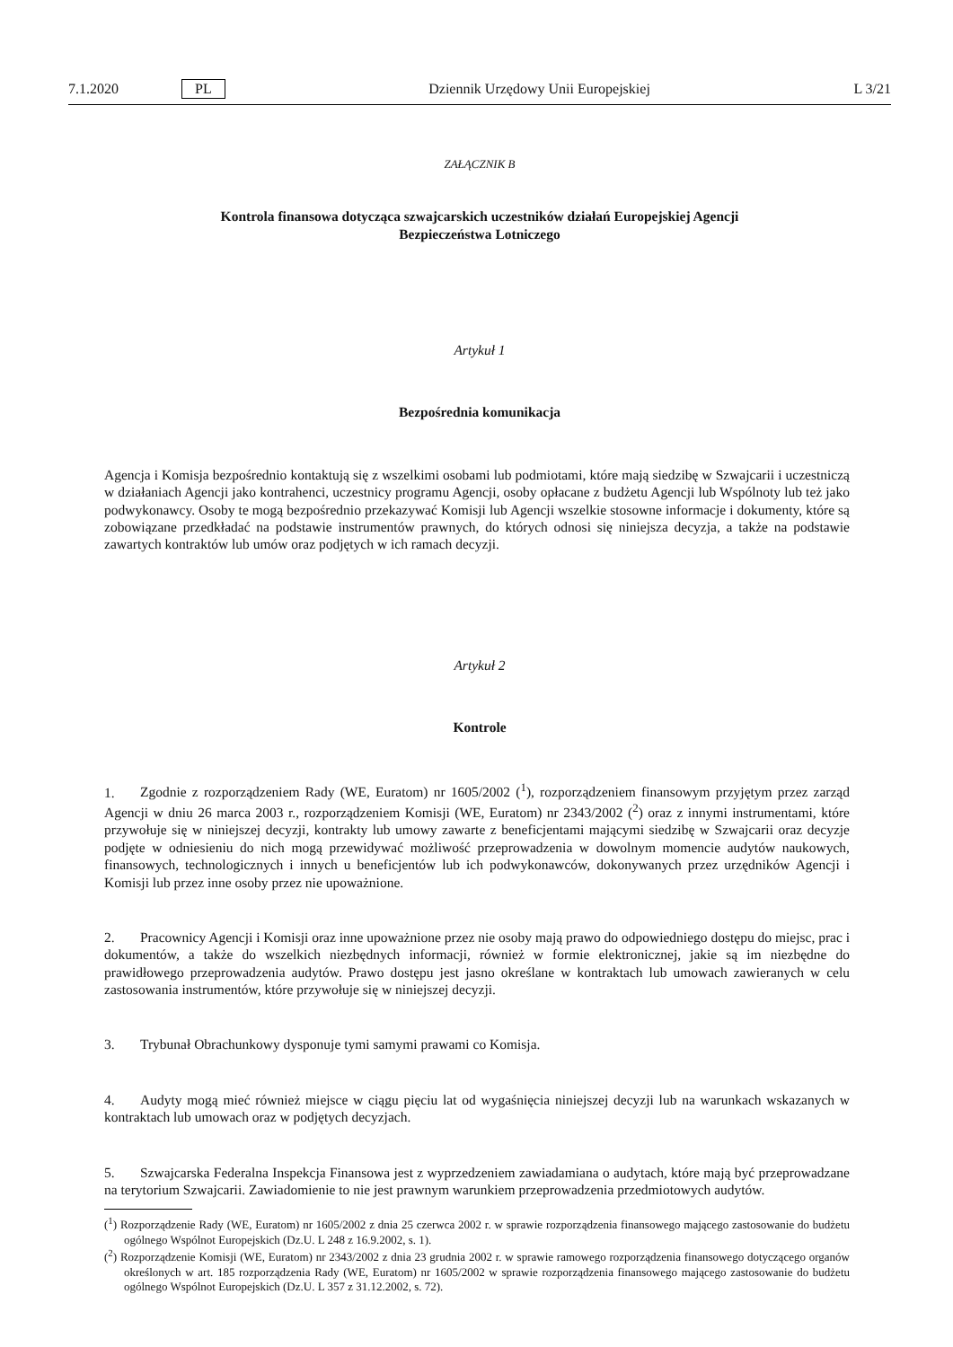7.1.2020 PL Dziennik Urzędowy Unii Europejskiej L 3/21
ZAŁĄCZNIK B
Kontrola finansowa dotycząca szwajcarskich uczestników działań Europejskiej Agencji Bezpieczeństwa Lotniczego
Artykuł 1
Bezpośrednia komunikacja
Agencja i Komisja bezpośrednio kontaktują się z wszelkimi osobami lub podmiotami, które mają siedzibę w Szwajcarii i uczestniczą w działaniach Agencji jako kontrahenci, uczestnicy programu Agencji, osoby opłacane z budżetu Agencji lub Wspólnoty lub też jako podwykonawcy. Osoby te mogą bezpośrednio przekazywać Komisji lub Agencji wszelkie stosowne informacje i dokumenty, które są zobowiązane przedkładać na podstawie instrumentów prawnych, do których odnosi się niniejsza decyzja, a także na podstawie zawartych kontraktów lub umów oraz podjętych w ich ramach decyzji.
Artykuł 2
Kontrole
1. Zgodnie z rozporządzeniem Rady (WE, Euratom) nr 1605/2002 (<sup>1</sup>), rozporządzeniem finansowym przyjętym przez zarząd Agencji w dniu 26 marca 2003 r., rozporządzeniem Komisji (WE, Euratom) nr 2343/2002 (<sup>2</sup>) oraz z innymi instrumentami, które przywołuje się w niniejszej decyzji, kontrakty lub umowy zawarte z beneficjentami mającymi siedzibę w Szwajcarii oraz decyzje podjęte w odniesieniu do nich mogą przewidywać możliwość przeprowadzenia w dowolnym momencie audytów naukowych, finansowych, technologicznych i innych u beneficjentów lub ich podwykonawców, dokonywanych przez urzędników Agencji i Komisji lub przez inne osoby przez nie upoważnione.
2. Pracownicy Agencji i Komisji oraz inne upoważnione przez nie osoby mają prawo do odpowiedniego dostępu do miejsc, prac i dokumentów, a także do wszelkich niezbędnych informacji, również w formie elektronicznej, jakie są im niezbędne do prawidłowego przeprowadzenia audytów. Prawo dostępu jest jasno określane w kontraktach lub umowach zawieranych w celu zastosowania instrumentów, które przywołuje się w niniejszej decyzji.
3. Trybunał Obrachunkowy dysponuje tymi samymi prawami co Komisja.
4. Audyty mogą mieć również miejsce w ciągu pięciu lat od wygaśnięcia niniejszej decyzji lub na warunkach wskazanych w kontraktach lub umowach oraz w podjętych decyzjach.
5. Szwajcarska Federalna Inspekcja Finansowa jest z wyprzedzeniem zawiadamiana o audytach, które mają być przeprowadzane na terytorium Szwajcarii. Zawiadomienie to nie jest prawnym warunkiem przeprowadzenia przedmiotowych audytów.
(<sup>1</sup>) Rozporządzenie Rady (WE, Euratom) nr 1605/2002 z dnia 25 czerwca 2002 r. w sprawie rozporządzenia finansowego mającego zastosowanie do budżetu ogólnego Wspólnot Europejskich (Dz.U. L 248 z 16.9.2002, s. 1).
(<sup>2</sup>) Rozporządzenie Komisji (WE, Euratom) nr 2343/2002 z dnia 23 grudnia 2002 r. w sprawie ramowego rozporządzenia finansowego dotyczącego organów określonych w art. 185 rozporządzenia Rady (WE, Euratom) nr 1605/2002 w sprawie rozporządzenia finansowego mającego zastosowanie do budżetu ogólnego Wspólnot Europejskich (Dz.U. L 357 z 31.12.2002, s. 72).